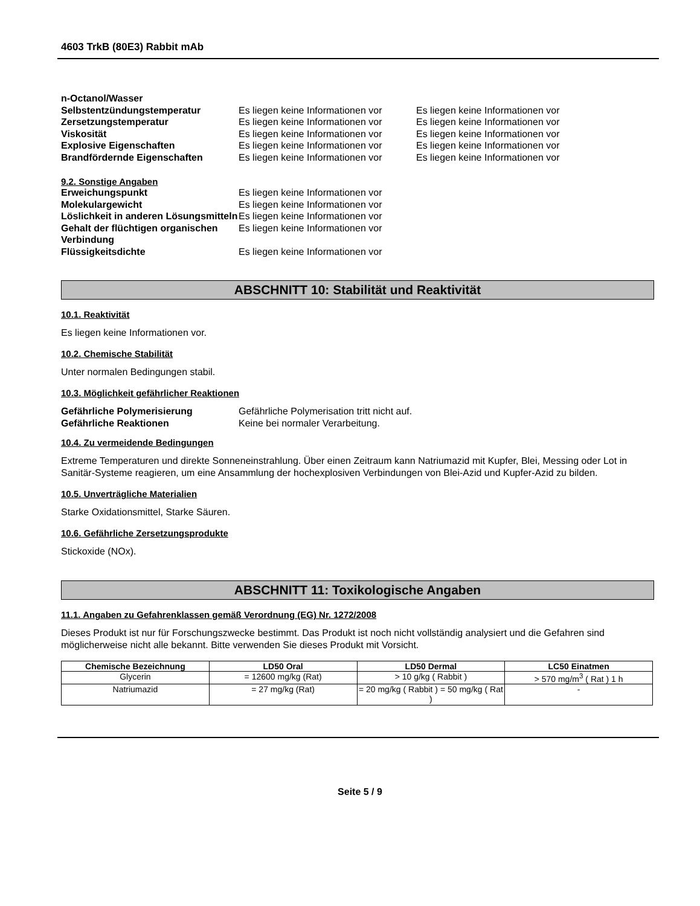4603 TrkB (80E3) Rabbit mAb
n-Octanol/Wasser Selbstentzündungstemperatur Es liegen keine Informationen vor Es liegen keine Informationen vor Zersetzungstemperatur Es liegen keine Informationen vor Es liegen keine Informationen vor Viskosität Es liegen keine Informationen vor Es liegen keine Informationen vor Explosive Eigenschaften Es liegen keine Informationen vor Es liegen keine Informationen vor Brandfördernde Eigenschaften Es liegen keine Informationen vor Es liegen keine Informationen vor
9.2. Sonstige Angaben
Erweichungspunkt Es liegen keine Informationen vor Molekulargewicht Es liegen keine Informationen vor Löslichkeit in anderen Lösungsmitteln Es liegen keine Informationen vor Gehalt der flüchtigen organischen Verbindung Es liegen keine Informationen vor Flüssigkeitsdichte Es liegen keine Informationen vor
ABSCHNITT 10: Stabilität und Reaktivität
10.1. Reaktivität
Es liegen keine Informationen vor.
10.2. Chemische Stabilität
Unter normalen Bedingungen stabil.
10.3. Möglichkeit gefährlicher Reaktionen
Gefährliche Polymerisierung Gefährliche Polymerisation tritt nicht auf. Gefährliche Reaktionen Keine bei normaler Verarbeitung.
10.4. Zu vermeidende Bedingungen
Extreme Temperaturen und direkte Sonneneinstrahlung. Über einen Zeitraum kann Natriumazid mit Kupfer, Blei, Messing oder Lot in Sanitär-Systeme reagieren, um eine Ansammlung der hochexplosiven Verbindungen von Blei-Azid und Kupfer-Azid zu bilden.
10.5. Unverträgliche Materialien
Starke Oxidationsmittel, Starke Säuren.
10.6. Gefährliche Zersetzungsprodukte
Stickoxide (NOx).
ABSCHNITT 11: Toxikologische Angaben
11.1. Angaben zu Gefahrenklassen gemäß Verordnung (EG) Nr. 1272/2008
Dieses Produkt ist nur für Forschungszwecke bestimmt. Das Produkt ist noch nicht vollständig analysiert und die Gefahren sind möglicherweise nicht alle bekannt. Bitte verwenden Sie dieses Produkt mit Vorsicht.
| Chemische Bezeichnung | LD50 Oral | LD50 Dermal | LC50 Einatmen |
| --- | --- | --- | --- |
| Glycerin | = 12600 mg/kg (Rat) | > 10 g/kg ( Rabbit ) | > 570 mg/m<sup>3</sup> ( Rat ) 1 h |
| Natriumazid | = 27 mg/kg (Rat) | = 20 mg/kg ( Rabbit ) = 50 mg/kg ( Rat ) | - |
Seite 5 / 9